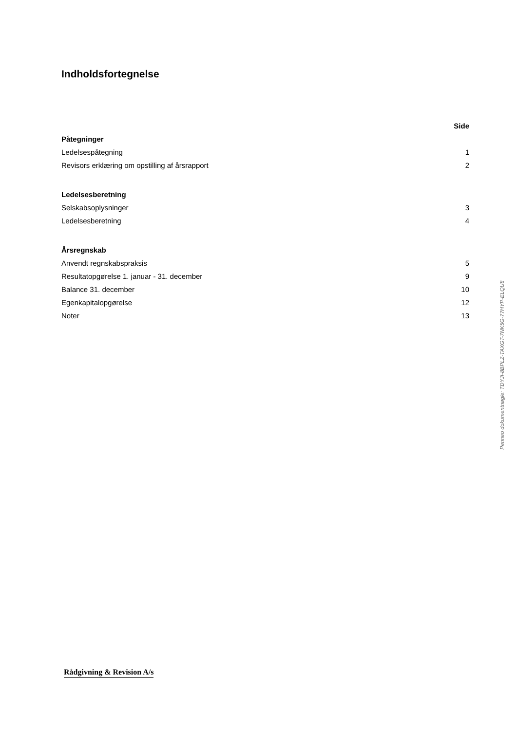Indholdsfortegnelse
| | Side |
| Påtegninger | |
| Ledelsespåtegning | 1 |
| Revisors erklæring om opstilling af årsrapport | 2 |
| Ledelsesberetning | |
| Selskabsoplysninger | 3 |
| Ledelsesberetning | 4 |
| Årsregnskab | |
| Anvendt regnskabspraksis | 5 |
| Resultatopgørelse 1. januar - 31. december | 9 |
| Balance 31. december | 10 |
| Egenkapitalopgørelse | 12 |
| Noter | 13 |
Penneo dokumentnøgle: TDYJI-8BPLZ-TAXGT-7NK5G-77HYP-ELQU8
Rådgivning & Revision A/s